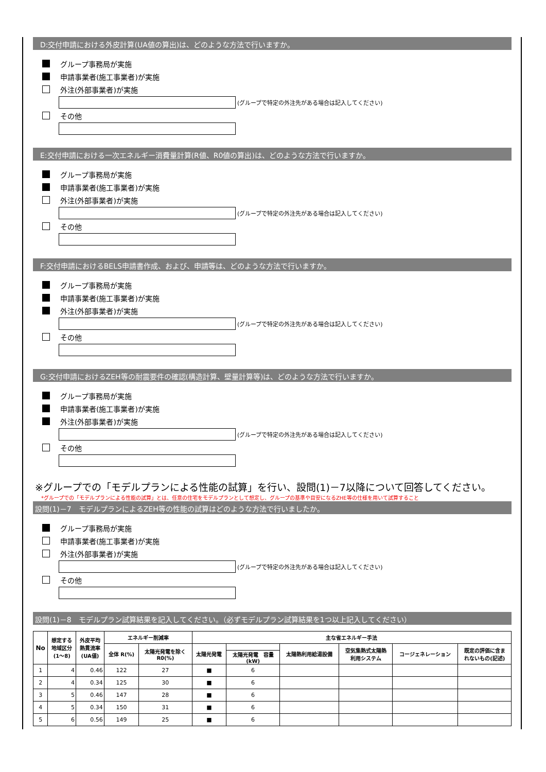D:交付申請における外皮計算(UA値の算出)は、どのような方法で行いますか。
グループ事務局が実施
申請事業者(施工事業者)が実施
外注(外部事業者)が実施
(グループで特定の外注先がある場合は記入してください)
その他
E:交付申請における一次エネルギー消費量計算(R値、R0値の算出)は、どのような方法で行いますか。
グループ事務局が実施
申請事業者(施工事業者)が実施
外注(外部事業者)が実施
(グループで特定の外注先がある場合は記入してください)
その他
F:交付申請におけるBELS申請書作成、および、申請等は、どのような方法で行いますか。
グループ事務局が実施
申請事業者(施工事業者)が実施
外注(外部事業者)が実施
(グループで特定の外注先がある場合は記入してください)
その他
G:交付申請におけるZEH等の耐震要件の確認(構造計算、壁量計算等)は、どのような方法で行いますか。
グループ事務局が実施
申請事業者(施工事業者)が実施
外注(外部事業者)が実施
(グループで特定の外注先がある場合は記入してください)
その他
※グループでの「モデルプランによる性能の試算」を行い、設問(1)－7以降について回答してください。
*グループでの「モデルプランによる性能の試算」とは、任意の住宅をモデルプランとして想定し、グループの基準や目安になるZHE等の仕様を用いて試算すること
設問(1)－7　モデルプランによるZEH等の性能の試算はどのような方法で行いましたか。
グループ事務局が実施
申請事業者(施工事業者)が実施
外注(外部事業者)が実施
(グループで特定の外注先がある場合は記入してください)
その他
設問(1)－8　モデルプラン試算結果を記入してください。（必ずモデルプラン試算結果を1つ以上記入してください）
| No | 想定する 地域区分 (1～8) | 外皮平均 熱貫流率 (UA値) | エネルギー削減率 | | 主な省エネルギー手法 | | | | | |
| --- | --- | --- | --- | --- | --- | --- | --- | --- | --- | --- |
| | | | 全体 R(%) | 太陽光発電を除く R0(%) | 太陽光発電 | | 太陽熱利用給湯設備 | 空気集熱式太陽熱 利用システム | コージェネレーション | 既定の評価に含ま れないもの(記述) |
| | | | | | | 太陽光発電 容量 (kW) | | | | |
| 1 | 4 | 0.46 | 122 | 27 | ■ | 6 | | | | |
| 2 | 4 | 0.34 | 125 | 30 | ■ | 6 | | | | |
| 3 | 5 | 0.46 | 147 | 28 | ■ | 6 | | | | |
| 4 | 5 | 0.34 | 150 | 31 | ■ | 6 | | | | |
| 5 | 6 | 0.56 | 149 | 25 | ■ | 6 | | | | |